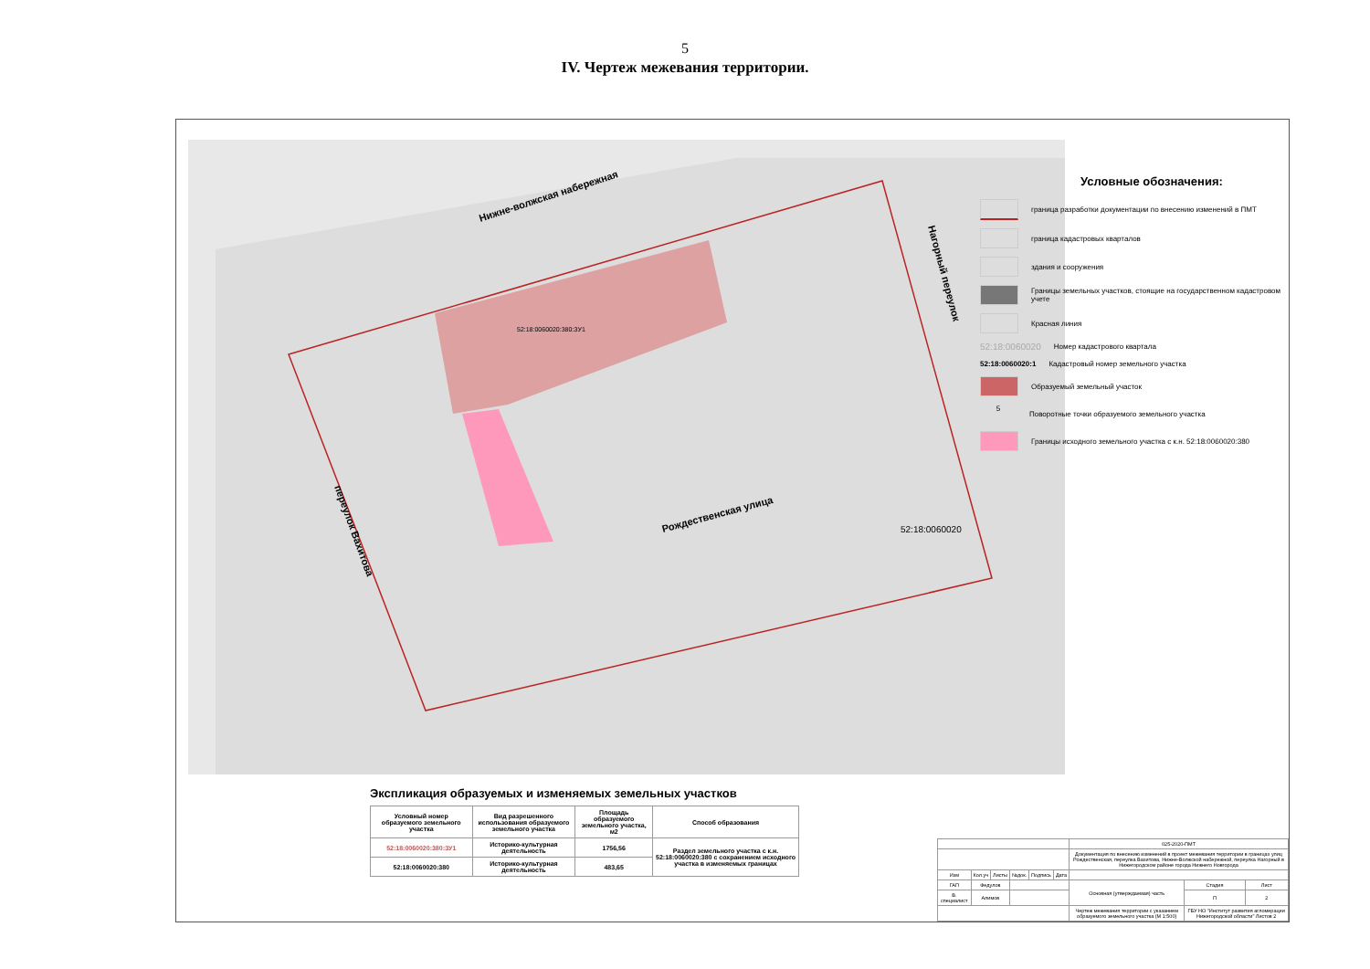5
IV. Чертеж межевания территории.
Нижне-волжская набережная
Рождественская улица
переулок Вахитова
Нагорный переулок
52:18:0060020:380:ЗУ1
52:18:0060020
Условные обозначения:
граница разработки документации по внесению изменений в ПМТ
граница кадастровых кварталов
здания и сооружения
Границы земельных участков, стоящие на государственном кадастровом учете
Красная линия
52:18:0060020 Номер кадастрового квартала
52:18:0060020:1 Кадастровый номер земельного участка
Образуемый земельный участок
5 Поворотные точки образуемого земельного участка
Границы исходного земельного участка с к.н. 52:18:0060020:380
Экспликация образуемых и изменяемых земельных участков
| Условный номер образуемого земельного участка | Вид разрешенного использования образуемого земельного участка | Площадь образуемого земельного участка, м2 | Способ образования |
| --- | --- | --- | --- |
| 52:18:0060020:380:ЗУ1 | Историко-культурная деятельность | 1756,56 | Раздел земельного участка с к.н. 52:18:0060020:380 с сохранением исходного участка в изменяемых границах |
| 52:18:0060020:380 | Историко-культурная деятельность | 483,65 | |
| | | | | | | 025-2020-ПМТ | | |
| | | | | | | Документация по внесению изменений в проект межевания территории в границах улиц Рождественская, переулка Вахитова, Нижне-Волжской набережной, переулка Нагорный в Нижегородском районе города Нижнего Новгорода | | |
| Изм | Кол.уч | Листы | №док. | Подпись | Дата | | | |
| ГАП | Федулов | | | | | Основная (утверждаемая) часть | Стадия | Лист |
| В. специалист | Алимов | | | | | | П | 2 |
| | | | | | | Чертеж межевания территории с указанием образуемого земельного участка (М 1:500) | ГБУ НО "Институт развития агломерации Нижегородской области" Листов 2 | |